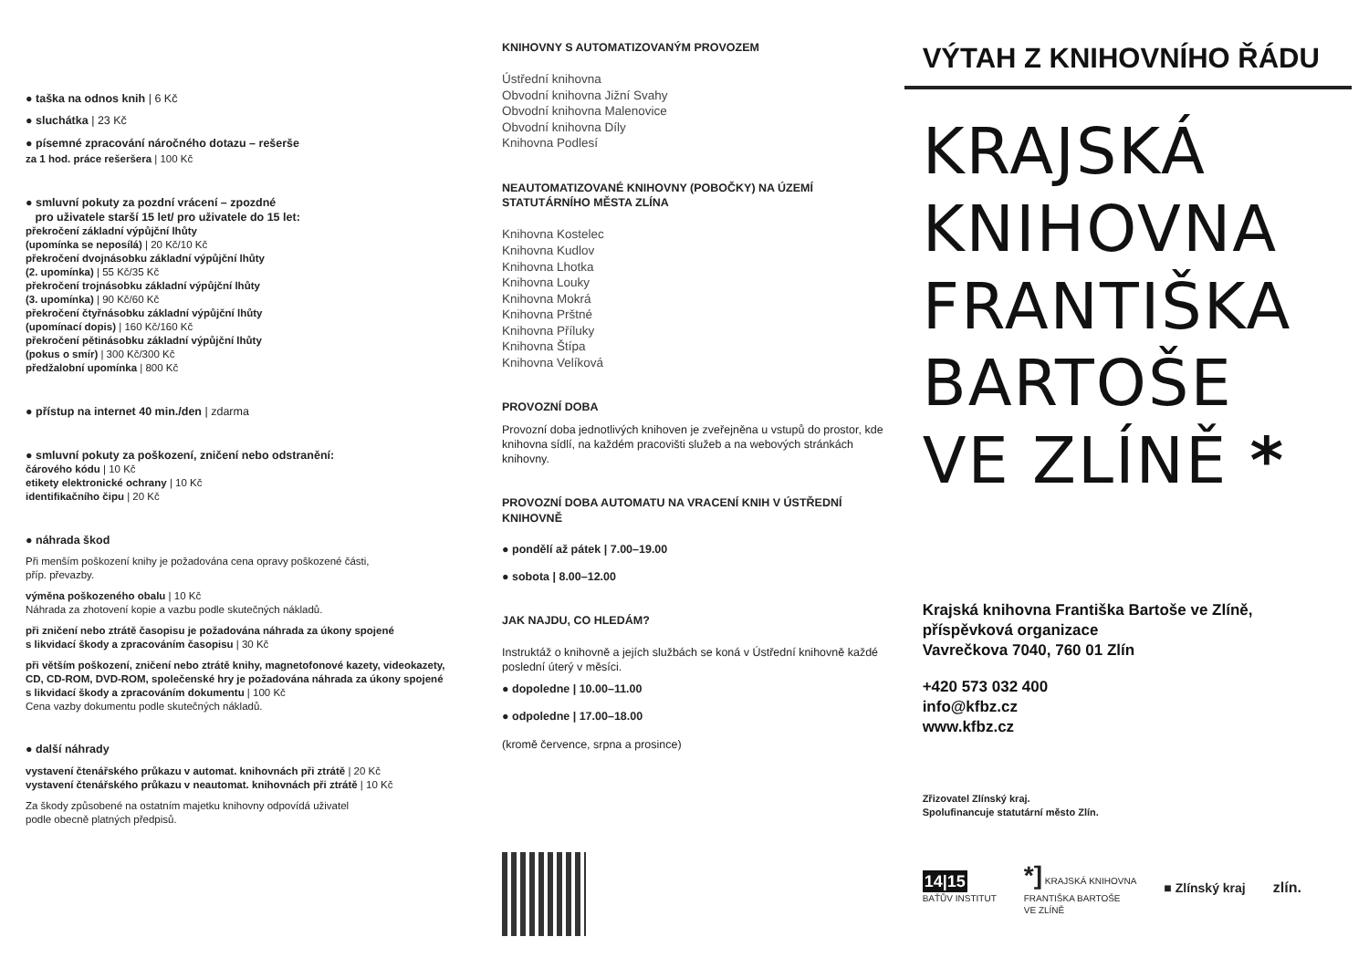● taška na odnos knih | 6 Kč
● sluchátka | 23 Kč
● písemné zpracování náročného dotazu – rešerše
za 1 hod. práce rešeršera | 100 Kč
● smluvní pokuty za pozdní vrácení – zpozdné
pro uživatele starší 15 let/ pro uživatele do 15 let:
překročení základní výpůjční lhůty
(upomínka se neposílá) | 20 Kč/10 Kč
překročení dvojnásobku základní výpůjční lhůty
(2. upomínka) | 55 Kč/35 Kč
překročení trojnásobku základní výpůjční lhůty
(3. upomínka) | 90 Kč/60 Kč
překročení čtyřnásobku základní výpůjční lhůty
(upomínací dopis) | 160 Kč/160 Kč
překročení pětinásobku základní výpůjční lhůty
(pokus o smír) | 300 Kč/300 Kč
předžalobní upomínka | 800 Kč
● přístup na internet 40 min./den | zdarma
● smluvní pokuty za poškození, zničení nebo odstranění:
čárového kódu | 10 Kč
etikety elektronické ochrany | 10 Kč
identifikačního čipu | 20 Kč
● náhrada škod
Při menším poškození knihy je požadována cena opravy poškozené části,
příp. převazby.
výměna poškozeného obalu | 10 Kč
Náhrada za zhotovení kopie a vazbu podle skutečných nákladů.
při zničení nebo ztrátě časopisu je požadována náhrada za úkony spojené
s likvidací škody a zpracováním časopisu | 30 Kč
při větším poškození, zničení nebo ztrátě knihy, magnetofonové kazety, videokazety, CD, CD-ROM, DVD-ROM, společenské hry je požadována náhrada za úkony spojené s likvidací škody a zpracováním dokumentu | 100 Kč
Cena vazby dokumentu podle skutečných nákladů.
● další náhrady
vystavení čtenářského průkazu v automat. knihovnách při ztrátě | 20 Kč
vystavení čtenářského průkazu v neautomat. knihovnách při ztrátě | 10 Kč
Za škody způsobené na ostatním majetku knihovny odpovídá uživatel
podle obecně platných předpisů.
KNIHOVNY S AUTOMATIZOVANÝM PROVOZEM
Ústřední knihovna
Obvodní knihovna Jižní Svahy
Obvodní knihovna Malenovice
Obvodní knihovna Díly
Knihovna Podlesí
NEAUTOMATIZOVANÉ KNIHOVNY (POBOČKY) NA ÚZEMÍ STATUTÁRNÍHO MĚSTA ZLÍNA
Knihovna Kostelec
Knihovna Kudlov
Knihovna Lhotka
Knihovna Louky
Knihovna Mokrá
Knihovna Prštné
Knihovna Příluky
Knihovna Štípa
Knihovna Velíková
PROVOZNÍ DOBA
Provozní doba jednotlivých knihoven je zveřejněna u vstupů do prostor, kde knihovna sídlí, na každém pracovišti služeb a na webových stránkách knihovny.
PROVOZNÍ DOBA AUTOMATU NA VRACENÍ KNIH V ÚSTŘEDNÍ KNIHOVNĚ
● pondělí až pátek | 7.00–19.00
● sobota | 8.00–12.00
JAK NAJDU, CO HLEDÁM?
Instruktáž o knihovně a jejích službách se koná v Ústřední knihovně každé poslední úterý v měsíci.
● dopoledne | 10.00–11.00
● odpoledne | 17.00–18.00
(kromě července, srpna a prosince)
VÝTAH Z KNIHOVNÍHO ŘÁDU
KRAJSKÁ
KNIHOVNA
FRANTIŠKA
BARTOŠE
VE ZLÍNĚ *
Krajská knihovna Františka Bartoše ve Zlíně,
příspěvková organizace
Vavrečkova 7040, 760 01 Zlín
+420 573 032 400
info@kfbz.cz
www.kfbz.cz
Zřizovatel Zlínský kraj.
Spolufinancuje statutární město Zlín.
14|15
BAŤŮV INSTITUT
*] KRAJSKÁ KNIHOVNA
FRANTIŠKA BARTOŠE
VE ZLÍNĚ
■ Zlínský kraj zlín.